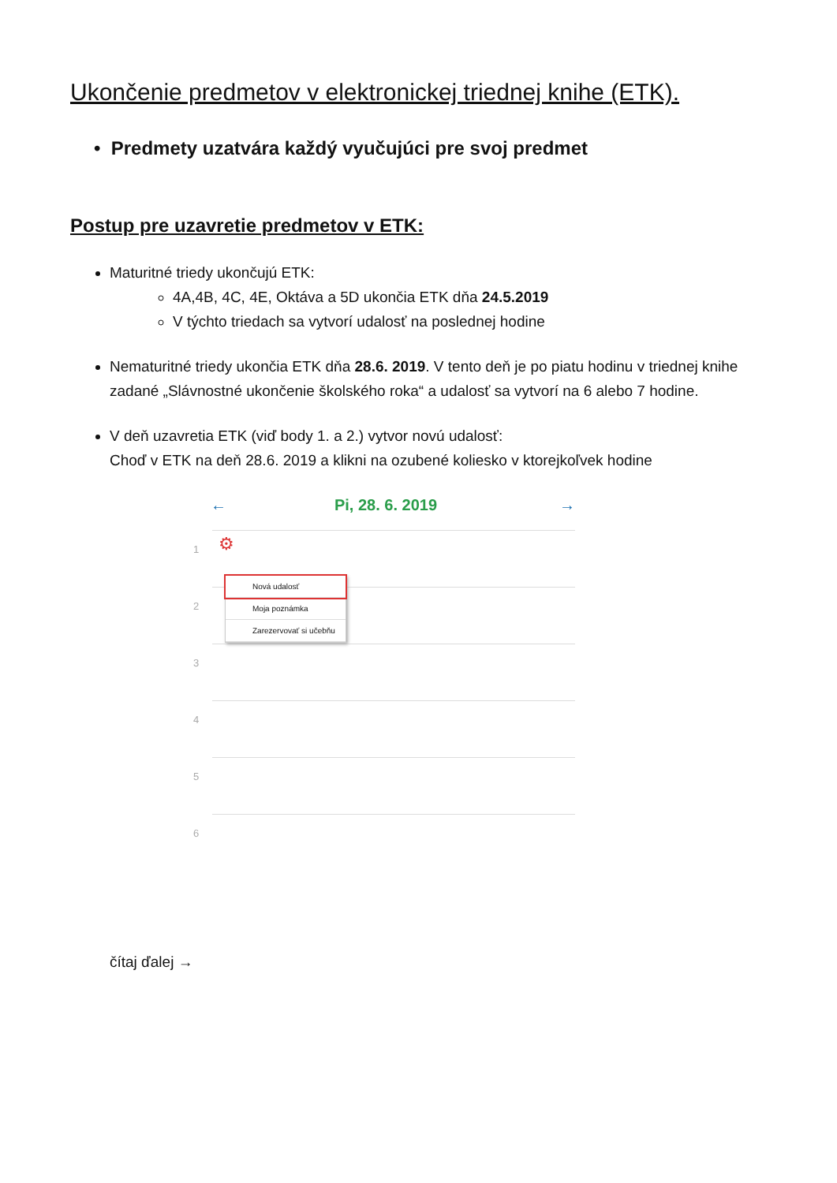Ukončenie predmetov v elektronickej triednej knihe (ETK).
• Predmety uzatvára každý vyučujúci pre svoj predmet
Postup pre uzavretie predmetov v ETK:
Maturitné triedy ukončujú ETK:
4A,4B, 4C, 4E, Oktáva a 5D ukončia ETK dňa 24.5.2019
V týchto triedach sa vytvorí udalosť na poslednej hodine
Nematuritné triedy ukončia ETK dňa 28.6. 2019. V tento deň je po piatu hodinu v triednej knihe zadané „Slávnostné ukončenie školského roka“ a udalosť sa vytvorí na 6 alebo 7 hodine.
V deň uzavretia ETK (viď body 1. a 2.) vytvor novú udalosť:
Choď v ETK na deň 28.6. 2019 a klikni na ozubené koliesko v ktorejkoľvek hodine
←
Pi, 28. 6. 2019
→
1 ⚙
2
3
4
5
6
Nová udalosť
Moja poznámka
Zarezervovať si učebňu
čítaj ďalej →